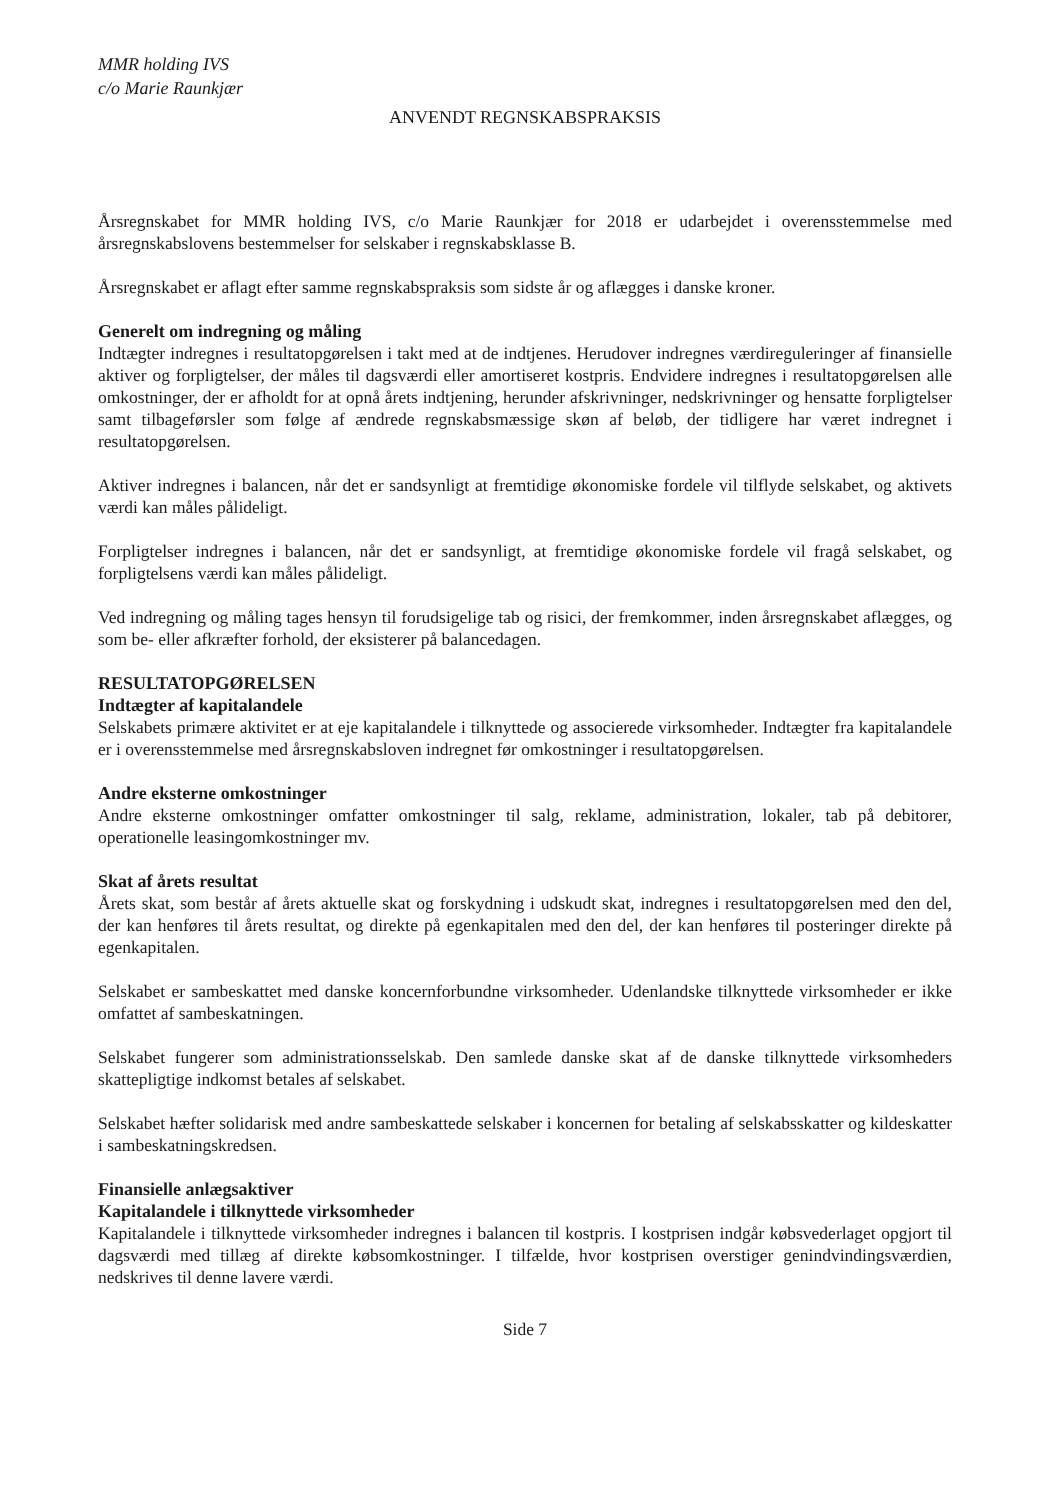MMR holding IVS
c/o Marie Raunkjær
ANVENDT REGNSKABSPRAKSIS
Årsregnskabet for MMR holding IVS, c/o Marie Raunkjær for 2018 er udarbejdet i overensstemmelse med årsregnskabslovens bestemmelser for selskaber i regnskabsklasse B.
Årsregnskabet er aflagt efter samme regnskabspraksis som sidste år og aflægges i danske kroner.
Generelt om indregning og måling
Indtægter indregnes i resultatopgørelsen i takt med at de indtjenes. Herudover indregnes værdireguleringer af finansielle aktiver og forpligtelser, der måles til dagsværdi eller amortiseret kostpris. Endvidere indregnes i resultatopgørelsen alle omkostninger, der er afholdt for at opnå årets indtjening, herunder afskrivninger, nedskrivninger og hensatte forpligtelser samt tilbageførsler som følge af ændrede regnskabsmæssige skøn af beløb, der tidligere har været indregnet i resultatopgørelsen.
Aktiver indregnes i balancen, når det er sandsynligt at fremtidige økonomiske fordele vil tilflyde selskabet, og aktivets værdi kan måles pålideligt.
Forpligtelser indregnes i balancen, når det er sandsynligt, at fremtidige økonomiske fordele vil fragå selskabet, og forpligtelsens værdi kan måles pålideligt.
Ved indregning og måling tages hensyn til forudsigelige tab og risici, der fremkommer, inden årsregnskabet aflægges, og som be- eller afkræfter forhold, der eksisterer på balancedagen.
RESULTATOPGØRELSEN
Indtægter af kapitalandele
Selskabets primære aktivitet er at eje kapitalandele i tilknyttede og associerede virksomheder. Indtægter fra kapitalandele er i overensstemmelse med årsregnskabsloven indregnet før omkostninger i resultatopgørelsen.
Andre eksterne omkostninger
Andre eksterne omkostninger omfatter omkostninger til salg, reklame, administration, lokaler, tab på debitorer, operationelle leasingomkostninger mv.
Skat af årets resultat
Årets skat, som består af årets aktuelle skat og forskydning i udskudt skat, indregnes i resultatopgørelsen med den del, der kan henføres til årets resultat, og direkte på egenkapitalen med den del, der kan henføres til posteringer direkte på egenkapitalen.
Selskabet er sambeskattet med danske koncernforbundne virksomheder. Udenlandske tilknyttede virksomheder er ikke omfattet af sambeskatningen.
Selskabet fungerer som administrationsselskab. Den samlede danske skat af de danske tilknyttede virksomheders skattepligtige indkomst betales af selskabet.
Selskabet hæfter solidarisk med andre sambeskattede selskaber i koncernen for betaling af selskabsskatter og kildeskatter i sambeskatningskredsen.
Finansielle anlægsaktiver
Kapitalandele i tilknyttede virksomheder
Kapitalandele i tilknyttede virksomheder indregnes i balancen til kostpris. I kostprisen indgår købsvederlaget opgjort til dagsværdi med tillæg af direkte købsomkostninger. I tilfælde, hvor kostprisen overstiger genindvindingsværdien, nedskrives til denne lavere værdi.
Side 7